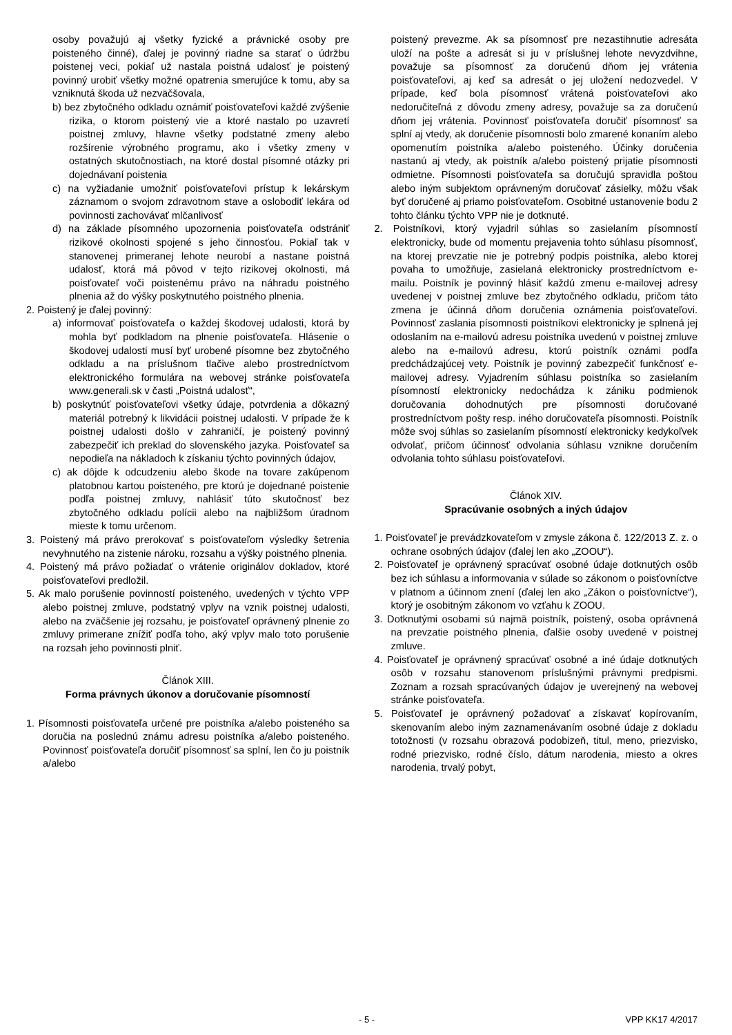osoby považujú aj všetky fyzické a právnické osoby pre poisteného činné), ďalej je povinný riadne sa starať o údržbu poistenej veci, pokiaľ už nastala poistná udalosť je poistený povinný urobiť všetky možné opatrenia smerujúce k tomu, aby sa vzniknutá škoda už nezväčšovala,
b) bez zbytočného odkladu oznámiť poisťovateľovi každé zvýšenie rizika, o ktorom poistený vie a ktoré nastalo po uzavretí poistnej zmluvy, hlavne všetky podstatné zmeny alebo rozšírenie výrobného programu, ako i všetky zmeny v ostatných skutočnostiach, na ktoré dostal písomné otázky pri dojednávaní poistenia
c) na vyžiadanie umožniť poisťovateľovi prístup k lekárskym záznamom o svojom zdravotnom stave a oslobodiť lekára od povinnosti zachovávať mlčanlivosť
d) na základe písomného upozornenia poisťovateľa odstrániť rizikové okolnosti spojené s jeho činnosťou. Pokiaľ tak v stanovenej primeranej lehote neurobí a nastane poistná udalosť, ktorá má pôvod v tejto rizikovej okolnosti, má poisťovateľ voči poistenému právo na náhradu poistného plnenia až do výšky poskytnutého poistného plnenia.
2. Poistený je ďalej povinný:
a) informovať poisťovateľa o každej škodovej udalosti, ktorá by mohla byť podkladom na plnenie poisťovateľa. Hlásenie o škodovej udalosti musí byť urobené písomne bez zbytočného odkladu a na príslušnom tlačive alebo prostredníctvom elektronického formulára na webovej stránke poisťovateľa www.generali.sk v časti „Poistná udalosť“,
b) poskytnúť poisťovateľovi všetky údaje, potvrdenia a dôkazný materiál potrebný k likvidácii poistnej udalosti. V prípade že k poistnej udalosti došlo v zahraničí, je poistený povinný zabezpečiť ich preklad do slovenského jazyka. Poisťovateľ sa nepodieľa na nákladoch k získaniu týchto povinných údajov,
c) ak dôjde k odcudzeniu alebo škode na tovare zakúpenom platobnou kartou poisteného, pre ktorú je dojednané poistenie podľa poistnej zmluvy, nahlásiť túto skutočnosť bez zbytočného odkladu polícii alebo na najbližšom úradnom mieste k tomu určenom.
3. Poistený má právo prerokovať s poisťovateľom výsledky šetrenia nevyhnutého na zistenie nároku, rozsahu a výšky poistného plnenia.
4. Poistený má právo požiadať o vrátenie originálov dokladov, ktoré poisťovateľovi predložil.
5. Ak malo porušenie povinností poisteného, uvedených v týchto VPP alebo poistnej zmluve, podstatný vplyv na vznik poistnej udalosti, alebo na zväčšenie jej rozsahu, je poisťovateľ oprávnený plnenie zo zmluvy primerane znížiť podľa toho, aký vplyv malo toto porušenie na rozsah jeho povinnosti plniť.
Článok XIII.
Forma právnych úkonov a doručovanie písomností
1. Písomnosti poisťovateľa určené pre poistníka a/alebo poisteného sa doručia na poslednú známu adresu poistníka a/alebo poisteného. Povinnosť poisťovateľa doručiť písomnosť sa splní, len čo ju poistník a/alebo
poistený prevezme. Ak sa písomnosť pre nezastihnutie adresáta uloží na pošte a adresát si ju v príslušnej lehote nevyzdvihne, považuje sa písomnosť za doručenú dňom jej vrátenia poisťovateľovi, aj keď sa adresát o jej uložení nedozvedel. V prípade, keď bola písomnosť vrátená poisťovateľovi ako nedoručiteľná z dôvodu zmeny adresy, považuje sa za doručenú dňom jej vrátenia. Povinnosť poisťovateľa doručiť písomnosť sa splní aj vtedy, ak doručenie písomnosti bolo zmarené konaním alebo opomenutím poistníka a/alebo poisteného. Účinky doručenia nastanú aj vtedy, ak poistník a/alebo poistený prijatie písomnosti odmietne. Písomnosti poisťovateľa sa doručujú spravidla poštou alebo iným subjektom oprávneným doručovať zásielky, môžu však byť doručené aj priamo poisťovateľom. Osobitné ustanovenie bodu 2 tohto článku týchto VPP nie je dotknuté.
2. Poistníkovi, ktorý vyjadril súhlas so zasielaním písomností elektronicky, bude od momentu prejavenia tohto súhlasu písomnosť, na ktorej prevzatie nie je potrebný podpis poistníka, alebo ktorej povaha to umožňuje, zasielaná elektronicky prostredníctvom e-mailu. Poistník je povinný hlásiť každú zmenu e-mailovej adresy uvedenej v poistnej zmluve bez zbytočného odkladu, pričom táto zmena je účinná dňom doručenia oznámenia poisťovateľovi. Povinnosť zaslania písomnosti poistníkovi elektronicky je splnená jej odoslaním na e-mailovú adresu poistníka uvedenú v poistnej zmluve alebo na e-mailovú adresu, ktorú poistník oznámi podľa predchádzajúcej vety. Poistník je povinný zabezpečiť funkčnosť e-mailovej adresy. Vyjadrením súhlasu poistníka so zasielaním písomností elektronicky nedochádza k zániku podmienok doručovania dohodnutých pre písomnosti doručované prostredníctvom pošty resp. iného doručovateľa písomnosti. Poistník môže svoj súhlas so zasielaním písomností elektronicky kedykoľvek odvolať, pričom účinnosť odvolania súhlasu vznikne doručením odvolania tohto súhlasu poisťovateľovi.
Článok XIV.
Spracúvanie osobných a iných údajov
1. Poisťovateľ je prevádzkovateľom v zmysle zákona č. 122/2013 Z. z. o ochrane osobných údajov (ďalej len ako „ZOOU“).
2. Poisťovateľ je oprávnený spracúvať osobné údaje dotknutých osôb bez ich súhlasu a informovania v súlade so zákonom o poisťovníctve v platnom a účinnom znení (ďalej len ako „Zákon o poisťovníctve“), ktorý je osobitným zákonom vo vzťahu k ZOOU.
3. Dotknutými osobami sú najmä poistník, poistený, osoba oprávnená na prevzatie poistného plnenia, ďalšie osoby uvedené v poistnej zmluve.
4. Poisťovateľ je oprávnený spracúvať osobné a iné údaje dotknutých osôb v rozsahu stanovenom príslušnými právnymi predpismi. Zoznam a rozsah spracúvaných údajov je uverejnený na webovej stránke poisťovateľa.
5. Poisťovateľ je oprávnený požadovať a získavať kopírovaním, skenovaním alebo iným zaznamenávaním osobné údaje z dokladu totožnosti (v rozsahu obrazová podobizeň, titul, meno, priezvisko, rodné priezvisko, rodné číslo, dátum narodenia, miesto a okres narodenia, trvalý pobyt,
- 5 - VPP KK17 4/2017